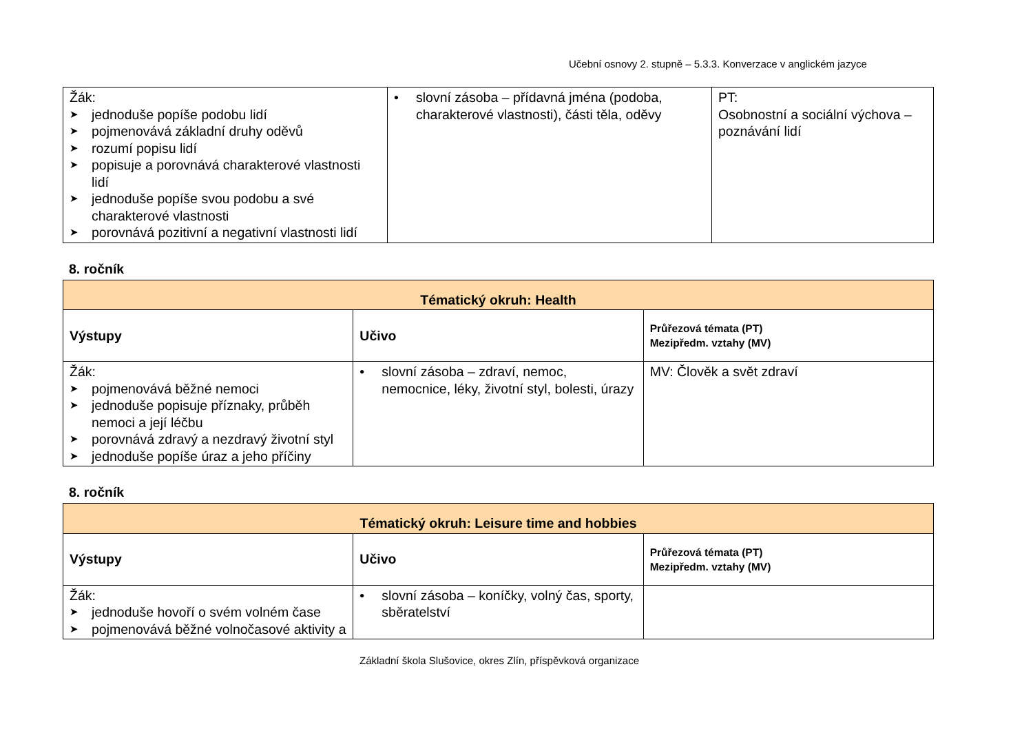Učební osnovy 2. stupně – 5.3.3. Konverzace v anglickém jazyce
| Žák: ➤ jednoduše popíše podobu lidí ➤ pojmenovává základní druhy oděvů ➤ rozumí popisu lidí ➤ popisuje a porovnává charakterové vlastnosti lidí ➤ jednoduše popíše svou podobu a své charakterové vlastnosti ➤ porovnává pozitivní a negativní vlastnosti lidí | • slovní zásoba – přídavná jména (podoba, charakterové vlastnosti), části těla, oděvy | PT: Osobnostní a sociální výchova – poznávání lidí |
8. ročník
| Tématický okruh: Health | | |
| Výstupy | Učivo | Průřezová témata (PT) Mezipředm. vztahy (MV) |
| Žák: ➤ pojmenovává běžné nemoci ➤ jednoduše popisuje příznaky, průběh nemoci a její léčbu ➤ porovnává zdravý a nezdravý životní styl ➤ jednoduše popíše úraz a jeho příčiny | • slovní zásoba – zdraví, nemoc, nemocnice, léky, životní styl, bolesti, úrazy | MV: Člověk a svět zdraví |
8. ročník
| Tématický okruh: Leisure time and hobbies | | |
| Výstupy | Učivo | Průřezová témata (PT) Mezipředm. vztahy (MV) |
| Žák: ➤ jednoduše hovoří o svém volném čase ➤ pojmenovává běžné volnočasové aktivity a | • slovní zásoba – koníčky, volný čas, sporty, sběratelství | |
Základní škola Slušovice, okres Zlín, příspěvková organizace